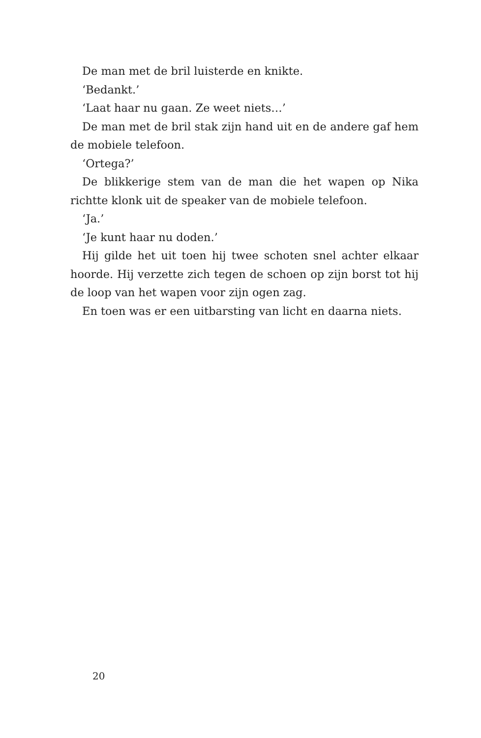De man met de bril luisterde en knikte.
‘Bedankt.’
‘Laat haar nu gaan. Ze weet niets…’
De man met de bril stak zijn hand uit en de andere gaf hem de mobiele telefoon.
‘Ortega?’
De blikkerige stem van de man die het wapen op Nika richtte klonk uit de speaker van de mobiele telefoon.
‘Ja.’
‘Je kunt haar nu doden.’
Hij gilde het uit toen hij twee schoten snel achter elkaar hoorde. Hij verzette zich tegen de schoen op zijn borst tot hij de loop van het wapen voor zijn ogen zag.
En toen was er een uitbarsting van licht en daarna niets.
20